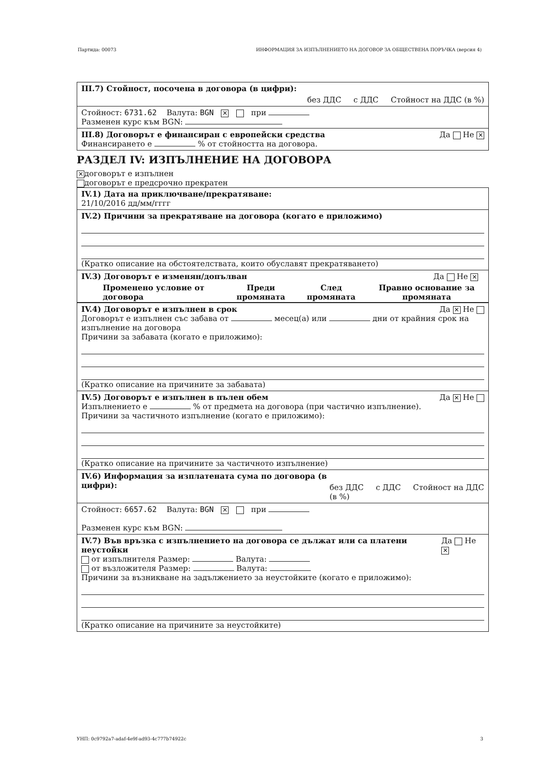Партида: 00073 ИНФОРМАЦИЯ ЗА ИЗПЪЛНЕНИЕТО НА ДОГОВОР ЗА ОБЩЕСТВЕНА ПОРЪЧКА (версия 4)
III.7) Стойност, посочена в договора (в цифри): без ДДС с ДДС Стойност на ДДС (в %)
Стойност: 6731.62 Валута: BGN ✕ при
Разменен курс към BGN:
III.8) Договорът е финансиран с европейски средства Да Не ✕
Финансирането е % от стойността на договора.
РАЗДЕЛ IV: ИЗПЪЛНЕНИЕ НА ДОГОВОРА
✕ договорът е изпълнен
договорът е предсрочно прекратен
IV.1) Дата на приключване/прекратяване:
21/10/2016 дд/мм/гггг
IV.2) Причини за прекратяване на договора (когато е приложимо)
(Кратко описание на обстоятелствата, които обуславят прекратяването)
| IV.3) Договорът е изменян/допълван | | | Да Не ✕ |
| Променено условие от договора | Преди промяната | След промяната | Правно основание за промяната |
IV.4) Договорът е изпълнен в срок Да ✕ Не
Договорът е изпълнен със забава от месец(а) или дни от крайния срок на изпълнение на договора
Причини за забавата (когато е приложимо):
(Кратко описание на причините за забавата)
IV.5) Договорът е изпълнен в пълен обем Да ✕ Не
Изпълнението е % от предмета на договора (при частично изпълнение).
Причини за частичното изпълнение (когато е приложимо):
(Кратко описание на причините за частичното изпълнение)
IV.6) Информация за изплатената сума по договора (в цифри): без ДДС с ДДС Стойност на ДДС (в %)
Стойност: 6657.62 Валута: BGN ✕ при
Разменен курс към BGN:
IV.7) Във връзка с изпълнението на договора се дължат или са платени неустойки Да Не ✕
от изпълнителя Размер: Валута:
от възложителя Размер: Валута:
Причини за възникване на задължението за неустойките (когато е приложимо):
(Кратко описание на причините за неустойките)
УНП: 0c9792a7-adaf-4e9f-ad93-4c777b74922c 3